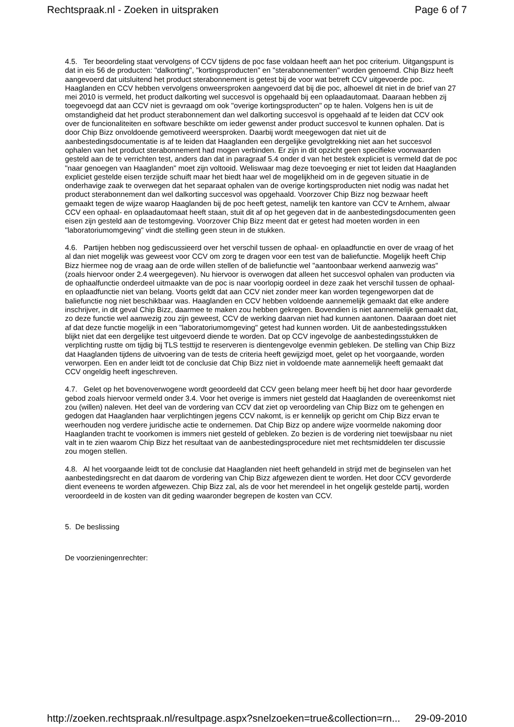Rechtspraak.nl - Zoeken in uitspraken Page 6 of 7
4.5. Ter beoordeling staat vervolgens of CCV tijdens de poc fase voldaan heeft aan het poc criterium. Uitgangspunt is dat in eis 56 de producten: "dalkorting", "kortingsproducten" en "sterabonnementen" worden genoemd. Chip Bizz heeft aangevoerd dat uitsluitend het product sterabonnement is getest bij de voor wat betreft CCV uitgevoerde poc. Haaglanden en CCV hebben vervolgens onweersproken aangevoerd dat bij die poc, alhoewel dit niet in de brief van 27 mei 2010 is vermeld, het product dalkorting wel succesvol is opgehaald bij een oplaadautomaat. Daaraan hebben zij toegevoegd dat aan CCV niet is gevraagd om ook "overige kortingsproducten" op te halen. Volgens hen is uit de omstandigheid dat het product sterabonnement dan wel dalkorting succesvol is opgehaald af te leiden dat CCV ook over de funcionaliteiten en software beschikte om ieder gewenst ander product succesvol te kunnen ophalen. Dat is door Chip Bizz onvoldoende gemotiveerd weersproken. Daarbij wordt meegewogen dat niet uit de aanbestedingsdocumentatie is af te leiden dat Haaglanden een dergelijke gevolgtrekking niet aan het succesvol ophalen van het product sterabonnement had mogen verbinden. Er zijn in dit opzicht geen specifieke voorwaarden gesteld aan de te verrichten test, anders dan dat in paragraaf 5.4 onder d van het bestek expliciet is vermeld dat de poc "naar genoegen van Haaglanden" moet zijn voltooid. Weliswaar mag deze toevoeging er niet tot leiden dat Haaglanden expliciet gestelde eisen terzijde schuift maar het biedt haar wel de mogelijkheid om in de gegeven situatie in de onderhavige zaak te overwegen dat het separaat ophalen van de overige kortingsproducten niet nodig was nadat het product sterabonnement dan wel dalkorting succesvol was opgehaald. Voorzover Chip Bizz nog bezwaar heeft gemaakt tegen de wijze waarop Haaglanden bij de poc heeft getest, namelijk ten kantore van CCV te Arnhem, alwaar CCV een ophaal- en oplaadautomaat heeft staan, stuit dit af op het gegeven dat in de aanbestedingsdocumenten geen eisen zijn gesteld aan de testomgeving. Voorzover Chip Bizz meent dat er getest had moeten worden in een "laboratoriumomgeving" vindt die stelling geen steun in de stukken.
4.6. Partijen hebben nog gediscussieerd over het verschil tussen de ophaal- en oplaadfunctie en over de vraag of het al dan niet mogelijk was geweest voor CCV om zorg te dragen voor een test van de baliefunctie. Mogelijk heeft Chip Bizz hiermee nog de vraag aan de orde willen stellen of de baliefunctie wel "aantoonbaar werkend aanwezig was" (zoals hiervoor onder 2.4 weergegeven). Nu hiervoor is overwogen dat alleen het succesvol ophalen van producten via de ophaalfunctie onderdeel uitmaakte van de poc is naar voorlopig oordeel in deze zaak het verschil tussen de ophaal- en oplaadfunctie niet van belang. Voorts geldt dat aan CCV niet zonder meer kan worden tegengeworpen dat de baliefunctie nog niet beschikbaar was. Haaglanden en CCV hebben voldoende aannemelijk gemaakt dat elke andere inschrijver, in dit geval Chip Bizz, daarmee te maken zou hebben gekregen. Bovendien is niet aannemelijk gemaakt dat, zo deze functie wel aanwezig zou zijn geweest, CCV de werking daarvan niet had kunnen aantonen. Daaraan doet niet af dat deze functie mogelijk in een "laboratoriumomgeving" getest had kunnen worden. Uit de aanbestedingsstukken blijkt niet dat een dergelijke test uitgevoerd diende te worden. Dat op CCV ingevolge de aanbestedingsstukken de verplichting rustte om tijdig bij TLS testtijd te reserveren is dientengevolge evenmin gebleken. De stelling van Chip Bizz dat Haaglanden tijdens de uitvoering van de tests de criteria heeft gewijzigd moet, gelet op het voorgaande, worden verworpen. Een en ander leidt tot de conclusie dat Chip Bizz niet in voldoende mate aannemelijk heeft gemaakt dat CCV ongeldig heeft ingeschreven.
4.7. Gelet op het bovenoverwogene wordt geoordeeld dat CCV geen belang meer heeft bij het door haar gevorderde gebod zoals hiervoor vermeld onder 3.4. Voor het overige is immers niet gesteld dat Haaglanden de overeenkomst niet zou (willen) naleven. Het deel van de vordering van CCV dat ziet op veroordeling van Chip Bizz om te gehengen en gedogen dat Haaglanden haar verplichtingen jegens CCV nakomt, is er kennelijk op gericht om Chip Bizz ervan te weerhouden nog verdere juridische actie te ondernemen. Dat Chip Bizz op andere wijze voormelde nakoming door Haaglanden tracht te voorkomen is immers niet gesteld of gebleken. Zo bezien is de vordering niet toewijsbaar nu niet valt in te zien waarom Chip Bizz het resultaat van de aanbestedingsprocedure niet met rechtsmiddelen ter discussie zou mogen stellen.
4.8. Al het voorgaande leidt tot de conclusie dat Haaglanden niet heeft gehandeld in strijd met de beginselen van het aanbestedingsrecht en dat daarom de vordering van Chip Bizz afgewezen dient te worden. Het door CCV gevorderde dient eveneens te worden afgewezen. Chip Bizz zal, als de voor het merendeel in het ongelijk gestelde partij, worden veroordeeld in de kosten van dit geding waaronder begrepen de kosten van CCV.
5. De beslissing
De voorzieningenrechter:
http://zoeken.rechtspraak.nl/resultpage.aspx?snelzoeken=true&collection=rn... 29-09-2010